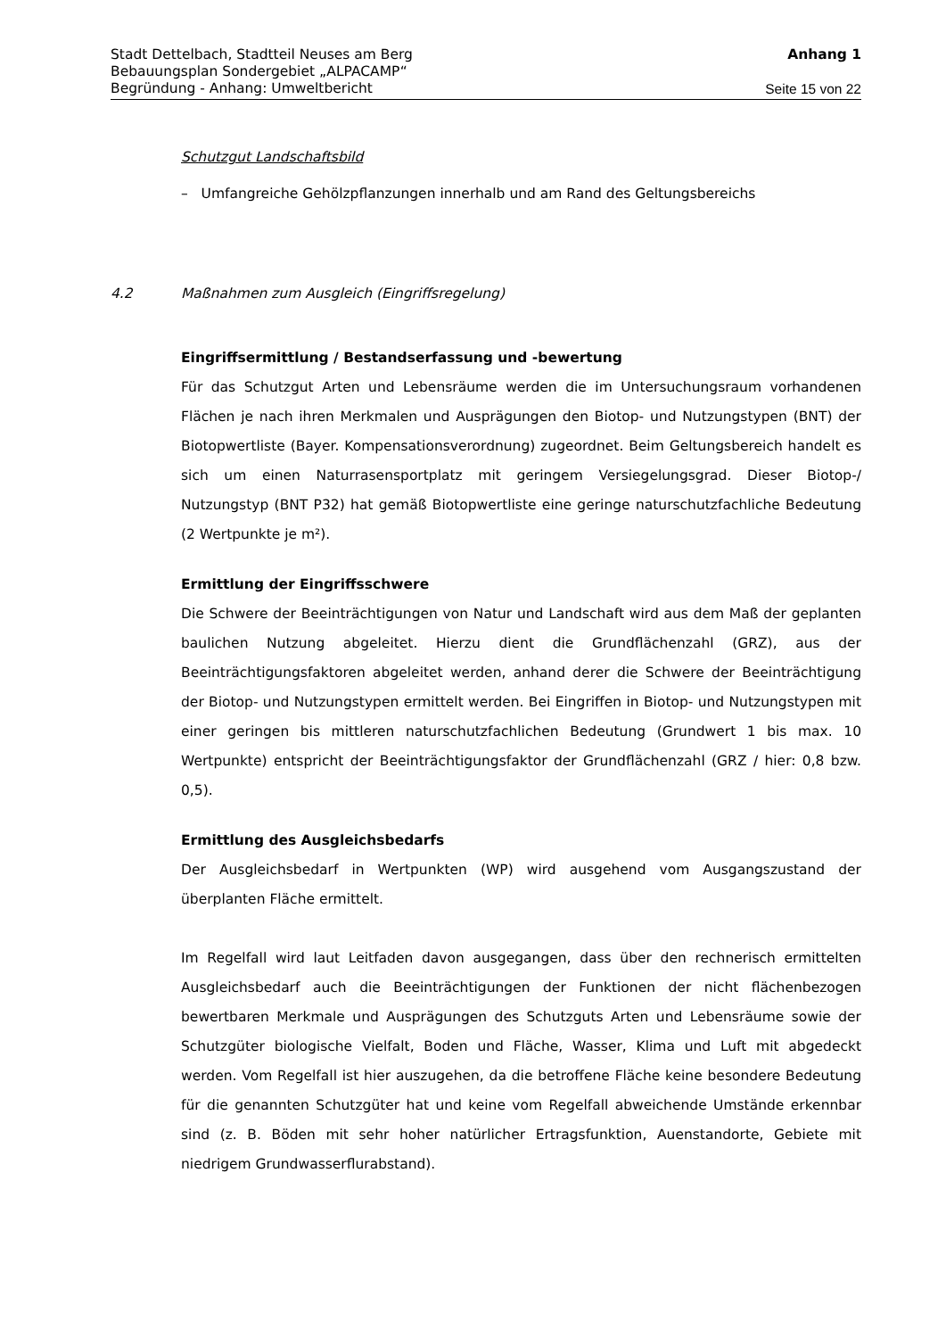Stadt Dettelbach, Stadtteil Neuses am Berg Anhang 1
Bebauungsplan Sondergebiet „ALPACAMP“
Begründung - Anhang: Umweltbericht Seite 15 von 22
Schutzgut Landschaftsbild
– Umfangreiche Gehölzpflanzungen innerhalb und am Rand des Geltungsbereichs
4.2 Maßnahmen zum Ausgleich (Eingriffsregelung)
Eingriffsermittlung / Bestandserfassung und -bewertung
Für das Schutzgut Arten und Lebensräume werden die im Untersuchungsraum vorhandenen Flächen je nach ihren Merkmalen und Ausprägungen den Biotop- und Nutzungstypen (BNT) der Biotopwertliste (Bayer. Kompensationsverordnung) zugeordnet. Beim Geltungsbereich handelt es sich um einen Naturrasensportplatz mit geringem Versiegelungsgrad. Dieser Biotop-/ Nutzungstyp (BNT P32) hat gemäß Biotopwertliste eine geringe naturschutzfachliche Bedeutung (2 Wertpunkte je m²).
Ermittlung der Eingriffsschwere
Die Schwere der Beeinträchtigungen von Natur und Landschaft wird aus dem Maß der geplanten baulichen Nutzung abgeleitet. Hierzu dient die Grundflächenzahl (GRZ), aus der Beeinträchtigungsfaktoren abgeleitet werden, anhand derer die Schwere der Beeinträchtigung der Biotop- und Nutzungstypen ermittelt werden. Bei Eingriffen in Biotop- und Nutzungstypen mit einer geringen bis mittleren naturschutzfachlichen Bedeutung (Grundwert 1 bis max. 10 Wertpunkte) entspricht der Beeinträchtigungsfaktor der Grundflächenzahl (GRZ / hier: 0,8 bzw. 0,5).
Ermittlung des Ausgleichsbedarfs
Der Ausgleichsbedarf in Wertpunkten (WP) wird ausgehend vom Ausgangszustand der überplanten Fläche ermittelt.
Im Regelfall wird laut Leitfaden davon ausgegangen, dass über den rechnerisch ermittelten Ausgleichsbedarf auch die Beeinträchtigungen der Funktionen der nicht flächenbezogen bewertbaren Merkmale und Ausprägungen des Schutzguts Arten und Lebensräume sowie der Schutzgüter biologische Vielfalt, Boden und Fläche, Wasser, Klima und Luft mit abgedeckt werden. Vom Regelfall ist hier auszugehen, da die betroffene Fläche keine besondere Bedeutung für die genannten Schutzgüter hat und keine vom Regelfall abweichende Umstände erkennbar sind (z. B. Böden mit sehr hoher natürlicher Ertragsfunktion, Auenstandorte, Gebiete mit niedrigem Grundwasserflurabstand).